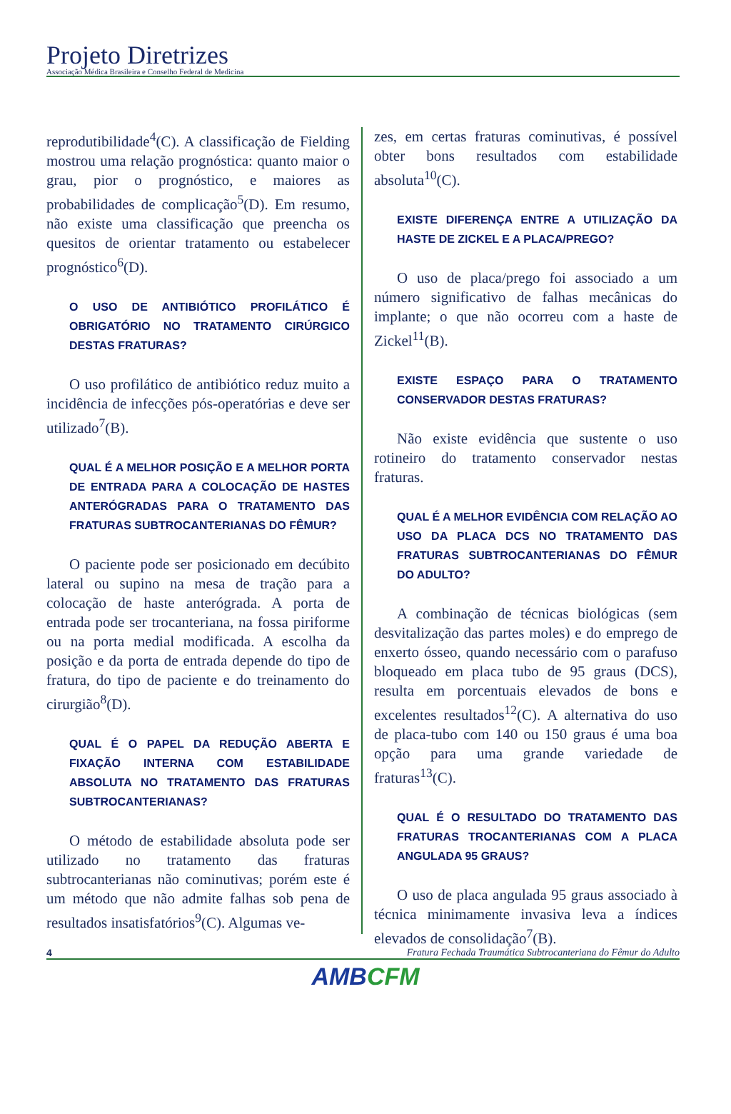Projeto Diretrizes
Associação Médica Brasileira e Conselho Federal de Medicina
reprodutibilidade<sup>4</sup>(C). A classificação de Fielding mostrou uma relação prognóstica: quanto maior o grau, pior o prognóstico, e maiores as probabilidades de complicação<sup>5</sup>(D). Em resumo, não existe uma classificação que preencha os quesitos de orientar tratamento ou estabelecer prognóstico<sup>6</sup>(D).
O USO DE ANTIBIÓTICO PROFILÁTICO É OBRIGATÓRIO NO TRATAMENTO CIRÚRGICO DESTAS FRATURAS?
O uso profilático de antibiótico reduz muito a incidência de infecções pós-operatórias e deve ser utilizado<sup>7</sup>(B).
QUAL É A MELHOR POSIÇÃO E A MELHOR PORTA DE ENTRADA PARA A COLOCAÇÃO DE HASTES ANTERÓGRADAS PARA O TRATAMENTO DAS FRATURAS SUBTROCANTERIANAS DO FÊMUR?
O paciente pode ser posicionado em decúbito lateral ou supino na mesa de tração para a colocação de haste anterógrada. A porta de entrada pode ser trocanteriana, na fossa piriforme ou na porta medial modificada. A escolha da posição e da porta de entrada depende do tipo de fratura, do tipo de paciente e do treinamento do cirurgião<sup>8</sup>(D).
QUAL É O PAPEL DA REDUÇÃO ABERTA E FIXAÇÃO INTERNA COM ESTABILIDADE ABSOLUTA NO TRATAMENTO DAS FRATURAS SUBTROCANTERIANAS?
O método de estabilidade absoluta pode ser utilizado no tratamento das fraturas subtrocanterianas não cominutivas; porém este é um método que não admite falhas sob pena de resultados insatisfatórios<sup>9</sup>(C). Algumas ve-
zes, em certas fraturas cominutivas, é possível obter bons resultados com estabilidade absoluta<sup>10</sup>(C).
EXISTE DIFERENÇA ENTRE A UTILIZAÇÃO DA HASTE DE ZICKEL E A PLACA/PREGO?
O uso de placa/prego foi associado a um número significativo de falhas mecânicas do implante; o que não ocorreu com a haste de Zickel<sup>11</sup>(B).
EXISTE ESPAÇO PARA O TRATAMENTO CONSERVADOR DESTAS FRATURAS?
Não existe evidência que sustente o uso rotineiro do tratamento conservador nestas fraturas.
QUAL É A MELHOR EVIDÊNCIA COM RELAÇÃO AO USO DA PLACA DCS NO TRATAMENTO DAS FRATURAS SUBTROCANTERIANAS DO FÊMUR DO ADULTO?
A combinação de técnicas biológicas (sem desvitalização das partes moles) e do emprego de enxerto ósseo, quando necessário com o parafuso bloqueado em placa tubo de 95 graus (DCS), resulta em porcentuais elevados de bons e excelentes resultados<sup>12</sup>(C). A alternativa do uso de placa-tubo com 140 ou 150 graus é uma boa opção para uma grande variedade de fraturas<sup>13</sup>(C).
QUAL É O RESULTADO DO TRATAMENTO DAS FRATURAS TROCANTERIANAS COM A PLACA ANGULADA 95 GRAUS?
O uso de placa angulada 95 graus associado à técnica minimamente invasiva leva a índices elevados de consolidação<sup>7</sup>(B).
4 Fratura Fechada Traumática Subtrocanteriana do Fêmur do Adulto
AMBCFM